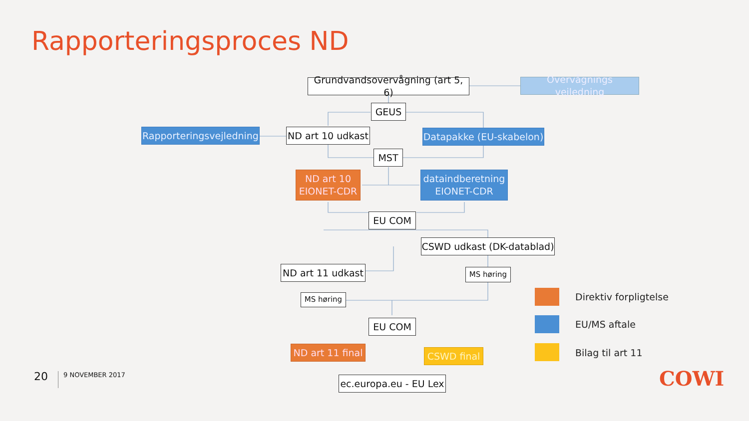Rapporteringsproces ND
Grundvandsovervågning (art 5, 6)
Overvågnings vejledning
GEUS
Rapporteringsvejledning
ND art 10 udkast
Datapakke (EU-skabelon)
MST
ND art 10
EIONET-CDR
dataindberetning
EIONET-CDR
EU COM
CSWD udkast (DK-datablad)
ND art 11 udkast
MS høring
MS høring
EU COM
ND art 11 final
CSWD final
ec.europa.eu - EU Lex
Direktiv forpligtelse
EU/MS aftale
Bilag til art 11
20 9 NOVEMBER 2017 COWI